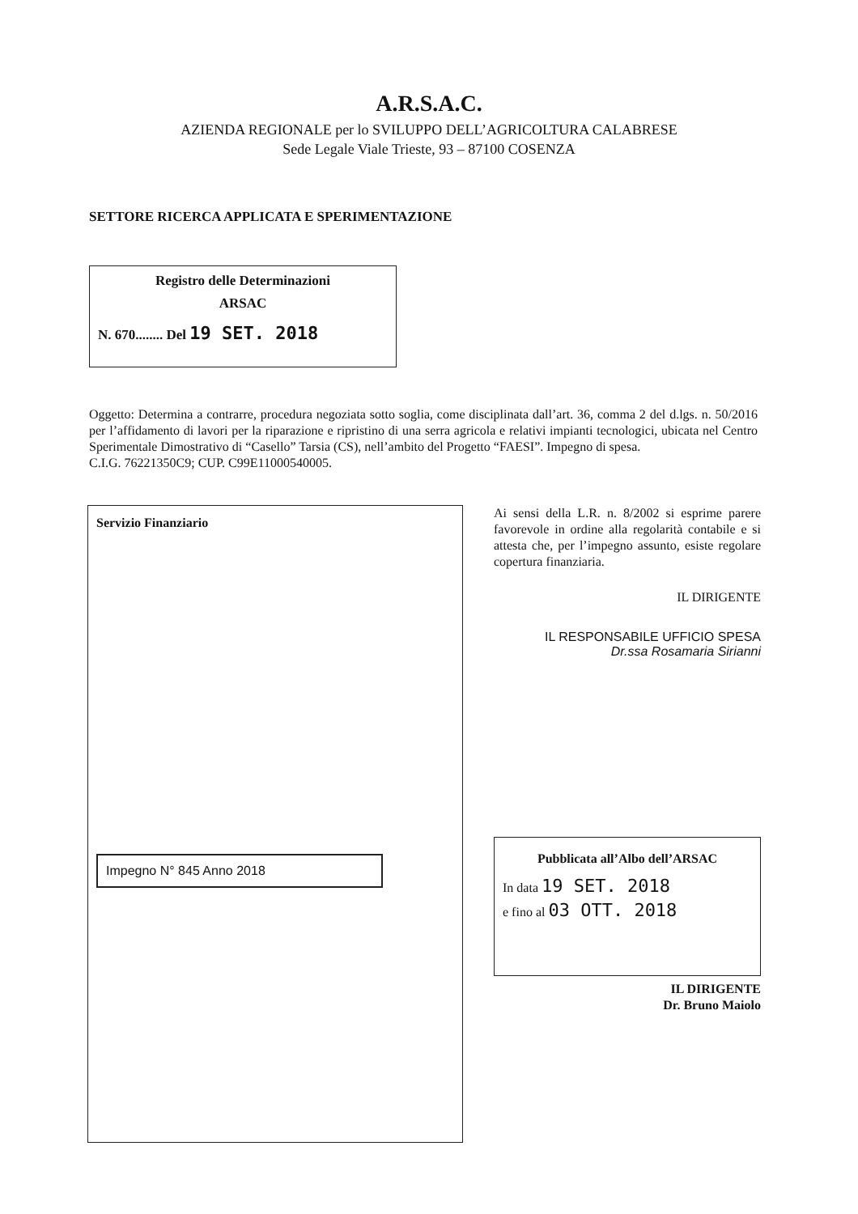A.R.S.A.C.
AZIENDA REGIONALE per lo SVILUPPO DELL’AGRICOLTURA CALABRESE
Sede Legale Viale Trieste, 93 – 87100 COSENZA
SETTORE RICERCA APPLICATA E SPERIMENTAZIONE
Registro delle Determinazioni
ARSAC
N. 670........ Del 19 SET. 2018
Oggetto: Determina a contrarre, procedura negoziata sotto soglia, come disciplinata dall’art. 36, comma 2 del d.lgs. n. 50/2016 per l’affidamento di lavori per la riparazione e ripristino di una serra agricola e relativi impianti tecnologici, ubicata nel Centro Sperimentale Dimostrativo di “Casello” Tarsia (CS), nell’ambito del Progetto “FAESI”. Impegno di spesa.
C.I.G. 76221350C9; CUP. C99E11000540005.
Servizio Finanziario
Impegno N° 845 Anno 2018
Ai sensi della L.R. n. 8/2002 si esprime parere favorevole in ordine alla regolarità contabile e si attesta che, per l’impegno assunto, esiste regolare copertura finanziaria.
IL DIRIGENTE
IL RESPONSABILE UFFICIO SPESA
Dr.ssa Rosamaria Sirianni
Pubblicata all’Albo dell’ARSAC
In data 19 SET. 2018
e fino al 03 OTT. 2018
IL DIRIGENTE
Dr. Bruno Maiolo